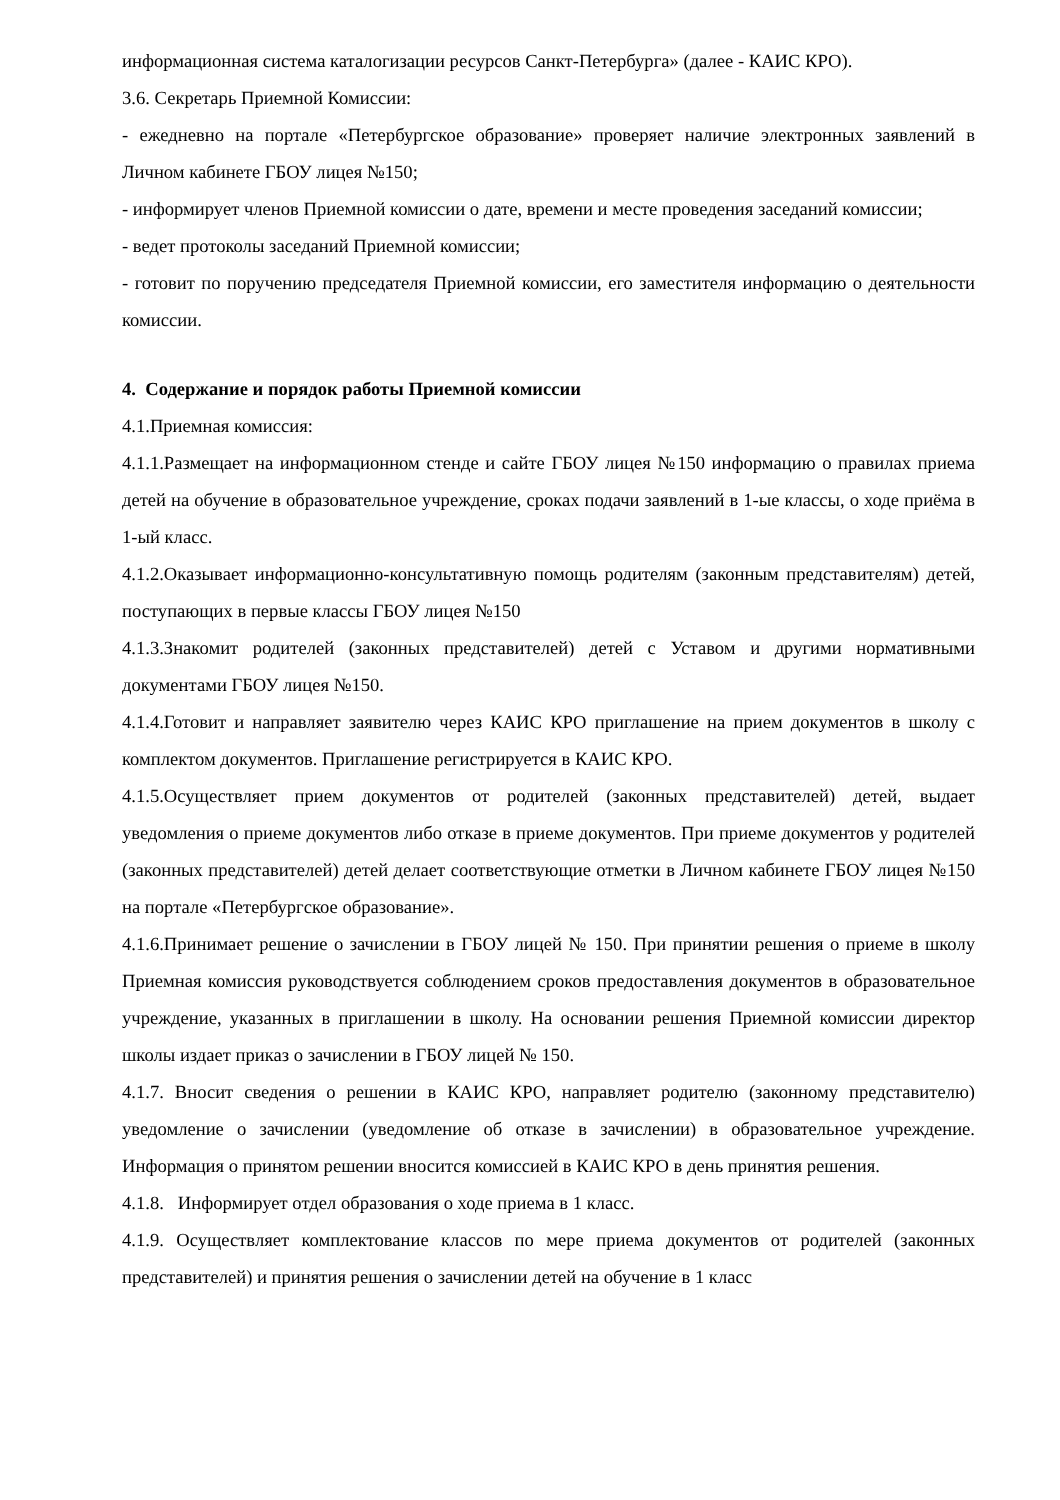информационная система каталогизации ресурсов Санкт-Петербурга» (далее - КАИС КРО).
3.6. Секретарь Приемной Комиссии:
- ежедневно на портале «Петербургское образование» проверяет наличие электронных заявлений в Личном кабинете ГБОУ лицея №150;
- информирует членов Приемной комиссии о дате, времени и месте проведения заседаний комиссии;
- ведет протоколы заседаний Приемной комиссии;
- готовит по поручению председателя Приемной комиссии, его заместителя информацию о деятельности комиссии.
4. Содержание и порядок работы Приемной комиссии
4.1.Приемная комиссия:
4.1.1.Размещает на информационном стенде и сайте ГБОУ лицея №150 информацию о правилах приема детей на обучение в образовательное учреждение, сроках подачи заявлений в 1-ые классы, о ходе приёма в 1-ый класс.
4.1.2.Оказывает информационно-консультативную помощь родителям (законным представителям) детей, поступающих в первые классы ГБОУ лицея №150
4.1.3.Знакомит родителей (законных представителей) детей с Уставом и другими нормативными документами ГБОУ лицея №150.
4.1.4.Готовит и направляет заявителю через КАИС КРО приглашение на прием документов в школу с комплектом документов. Приглашение регистрируется в КАИС КРО.
4.1.5.Осуществляет прием документов от родителей (законных представителей) детей, выдает уведомления о приеме документов либо отказе в приеме документов. При приеме документов у родителей (законных представителей) детей делает соответствующие отметки в Личном кабинете ГБОУ лицея №150 на портале «Петербургское образование».
4.1.6.Принимает решение о зачислении в ГБОУ лицей № 150. При принятии решения о приеме в школу Приемная комиссия руководствуется соблюдением сроков предоставления документов в образовательное учреждение, указанных в приглашении в школу. На основании решения Приемной комиссии директор школы издает приказ о зачислении в ГБОУ лицей № 150.
4.1.7. Вносит сведения о решении в КАИС КРО, направляет родителю (законному представителю) уведомление о зачислении (уведомление об отказе в зачислении) в образовательное учреждение. Информация о принятом решении вносится комиссией в КАИС КРО в день принятия решения.
4.1.8. Информирует отдел образования о ходе приема в 1 класс.
4.1.9. Осуществляет комплектование классов по мере приема документов от родителей (законных представителей) и принятия решения о зачислении детей на обучение в 1 класс